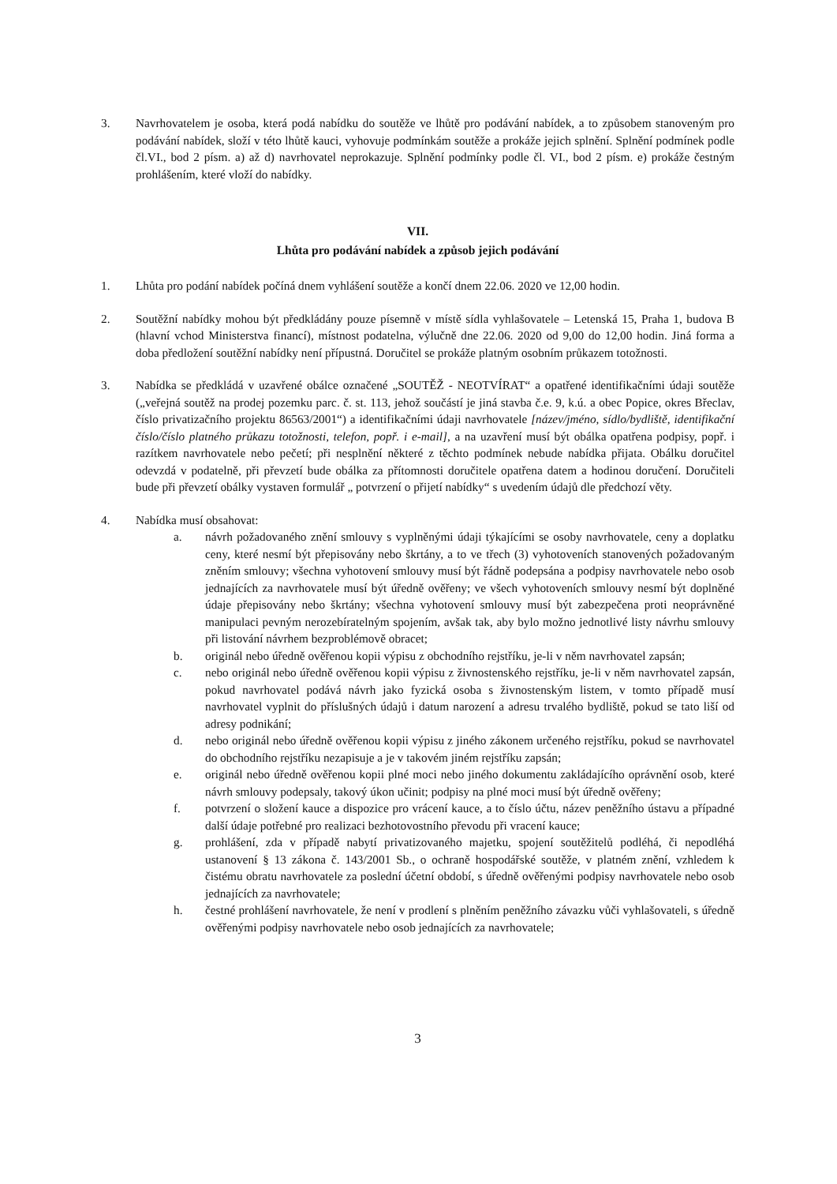3. Navrhovatelem je osoba, která podá nabídku do soutěže ve lhůtě pro podávání nabídek, a to způsobem stanoveným pro podávání nabídek, složí v této lhůtě kauci, vyhovuje podmínkám soutěže a prokáže jejich splnění. Splnění podmínek podle čl.VI., bod 2 písm. a) až d) navrhovatel neprokazuje. Splnění podmínky podle čl. VI., bod 2 písm. e) prokáže čestným prohlášením, které vloží do nabídky.
VII.
Lhůta pro podávání nabídek a způsob jejich podávání
1. Lhůta pro podání nabídek počíná dnem vyhlášení soutěže a končí dnem 22.06. 2020 ve 12,00 hodin.
2. Soutěžní nabídky mohou být předkládány pouze písemně v místě sídla vyhlašovatele – Letenská 15, Praha 1, budova B (hlavní vchod Ministerstva financí), místnost podatelna, výlučně dne 22.06. 2020 od 9,00 do 12,00 hodin. Jiná forma a doba předložení soutěžní nabídky není přípustná. Doručitel se prokáže platným osobním průkazem totožnosti.
3. Nabídka se předkládá v uzavřené obálce označené „SOUTĚŽ - NEOTVÍRAT“ a opatřené identifikačními údaji soutěže („veřejná soutěž na prodej pozemku parc. č. st. 113, jehož součástí je jiná stavba č.e. 9, k.ú. a obec Popice, okres Břeclav, číslo privatizačního projektu 86563/2001“) a identifikačními údaji navrhovatele [název/jméno, sídlo/bydliště, identifikační číslo/číslo platného průkazu totožnosti, telefon, popř. i e-mail], a na uzavření musí být obálka opatřena podpisy, popř. i razítkem navrhovatele nebo pečetí; při nesplnění některé z těchto podmínek nebude nabídka přijata. Obálku doručitel odevzdá v podatelně, při převzetí bude obálka za přítomnosti doručitele opatřena datem a hodinou doručení. Doručiteli bude při převzetí obálky vystaven formulář „ potvrzení o přijetí nabídky“ s uvedením údajů dle předchozí věty.
4. Nabídka musí obsahovat:
a. návrh požadovaného znění smlouvy s vyplněnými údaji týkajícími se osoby navrhovatele, ceny a doplatku ceny, které nesmí být přepisovány nebo škrtány, a to ve třech (3) vyhotoveních stanovených požadovaným zněním smlouvy; všechna vyhotovení smlouvy musí být řádně podepsána a podpisy navrhovatele nebo osob jednajících za navrhovatele musí být úředně ověřeny; ve všech vyhotoveních smlouvy nesmí být doplněné údaje přepisovány nebo škrtány; všechna vyhotovení smlouvy musí být zabezpečena proti neoprávněné manipulaci pevným nerozebíratelným spojením, avšak tak, aby bylo možno jednotlivé listy návrhu smlouvy při listování návrhem bezproblémově obracet;
b. originál nebo úředně ověřenou kopii výpisu z obchodního rejstříku, je-li v něm navrhovatel zapsán;
c. nebo originál nebo úředně ověřenou kopii výpisu z živnostenského rejstříku, je-li v něm navrhovatel zapsán, pokud navrhovatel podává návrh jako fyzická osoba s živnostenským listem, v tomto případě musí navrhovatel vyplnit do příslušných údajů i datum narození a adresu trvalého bydliště, pokud se tato liší od adresy podnikání;
d. nebo originál nebo úředně ověřenou kopii výpisu z jiného zákonem určeného rejstříku, pokud se navrhovatel do obchodního rejstříku nezapisuje a je v takovém jiném rejstříku zapsán;
e. originál nebo úředně ověřenou kopii plné moci nebo jiného dokumentu zakládajícího oprávnění osob, které návrh smlouvy podepsaly, takový úkon učinit; podpisy na plné moci musí být úředně ověřeny;
f. potvrzení o složení kauce a dispozice pro vrácení kauce, a to číslo účtu, název peněžního ústavu a případné další údaje potřebné pro realizaci bezhotovostního převodu při vracení kauce;
g. prohlášení, zda v případě nabytí privatizovaného majetku, spojení soutěžitelů podléhá, či nepodléhá ustanovení § 13 zákona č. 143/2001 Sb., o ochraně hospodářské soutěže, v platném znění, vzhledem k čistému obratu navrhovatele za poslední účetní období, s úředně ověřenými podpisy navrhovatele nebo osob jednajících za navrhovatele;
h. čestné prohlášení navrhovatele, že není v prodlení s plněním peněžního závazku vůči vyhlašovateli, s úředně ověřenými podpisy navrhovatele nebo osob jednajících za navrhovatele;
3